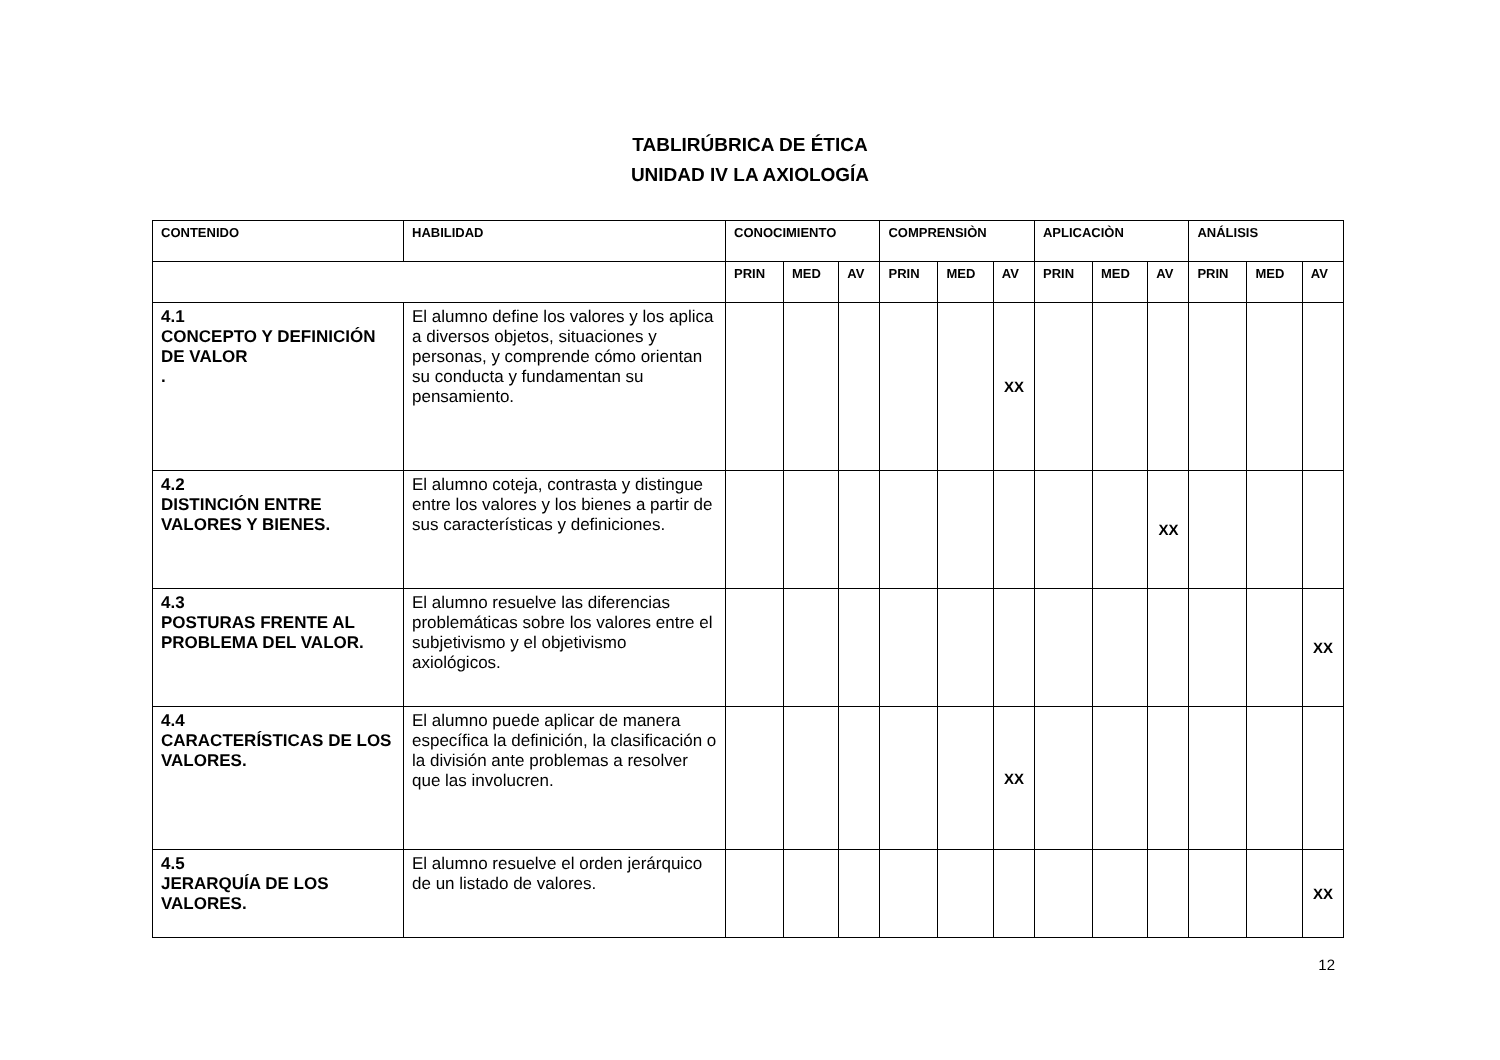TABLIRÚBRICA DE ÉTICA
UNIDAD IV LA AXIOLOGÍA
| CONTENIDO | HABILIDAD | CONOCIMIENTO | | | COMPRENSIÒN | | | APLICACIÒN | | | ANÁLISIS | | |
| --- | --- | --- | --- | --- | --- | --- | --- | --- | --- | --- | --- | --- | --- |
| | | PRIN | MED | AV | PRIN | MED | AV | PRIN | MED | AV | PRIN | MED | AV |
| 4.1 CONCEPTO Y DEFINICIÓN DE VALOR . | El alumno define los valores y los aplica a diversos objetos, situaciones y personas, y comprende cómo orientan su conducta y fundamentan su pensamiento. | | | | | | XX | | | | | | |
| 4.2 DISTINCIÓN ENTRE VALORES Y BIENES. | El alumno coteja, contrasta y distingue entre los valores y los bienes a partir de sus características y definiciones. | | | | | | | | | XX | | | |
| 4.3 POSTURAS FRENTE AL PROBLEMA DEL VALOR. | El alumno resuelve las diferencias problemáticas sobre los valores entre el subjetivismo y el objetivismo axiológicos. | | | | | | | | | | | | XX |
| 4.4 CARACTERÍSTICAS DE LOS VALORES. | El alumno puede aplicar de manera específica la definición, la clasificación o la división ante problemas a resolver que las involucren. | | | | | | XX | | | | | | |
| 4.5 JERARQUÍA DE LOS VALORES. | El alumno resuelve el orden jerárquico de un listado de valores. | | | | | | | | | | | | XX |
12